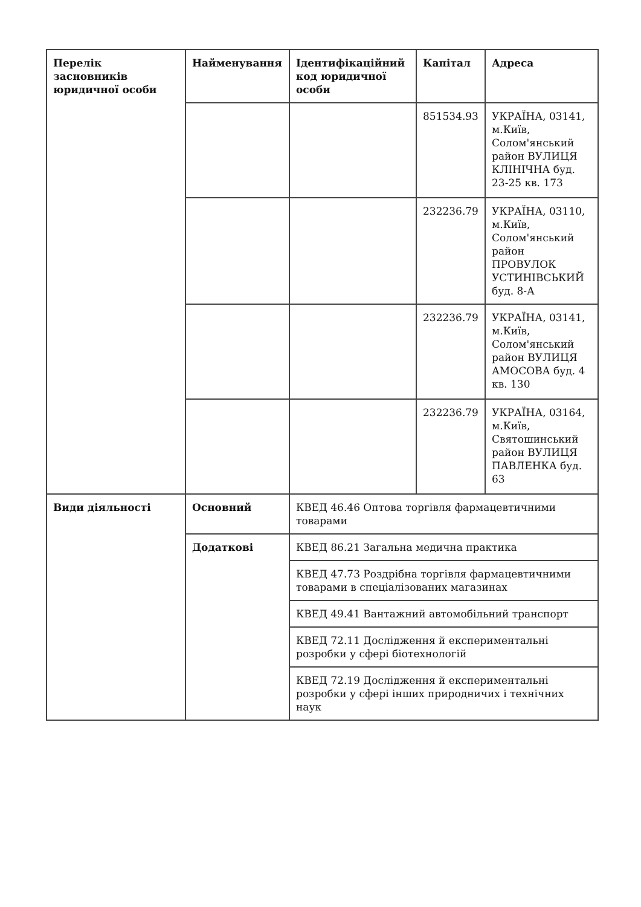| Перелік засновників юридичної особи | Найменування | Ідентифікаційний код юридичної особи | Капітал | Адреса |
| --- | --- | --- | --- | --- |
| | | | 851534.93 | УКРАЇНА, 03141, м.Київ, Солом'янський район ВУЛИЦЯ КЛІНІЧНА буд. 23-25 кв. 173 |
| | | | 232236.79 | УКРАЇНА, 03110, м.Київ, Солом'янський район ПРОВУЛОК УСТИНІВСЬКИЙ буд. 8-А |
| | | | 232236.79 | УКРАЇНА, 03141, м.Київ, Солом'янський район ВУЛИЦЯ АМОСОВА буд. 4 кв. 130 |
| | | | 232236.79 | УКРАЇНА, 03164, м.Київ, Святошинський район ВУЛИЦЯ ПАВЛЕНКА буд. 63 |
| Види діяльності | Основний | КВЕД 46.46 Оптова торгівля фармацевтичними товарами | | |
| | Додаткові | КВЕД 86.21 Загальна медична практика | | |
| | | КВЕД 47.73 Роздрібна торгівля фармацевтичними товарами в спеціалізованих магазинах | | |
| | | КВЕД 49.41 Вантажний автомобільний транспорт | | |
| | | КВЕД 72.11 Дослідження й експериментальні розробки у сфері біотехнологій | | |
| | | КВЕД 72.19 Дослідження й експериментальні розробки у сфері інших природничих і технічних наук | | |